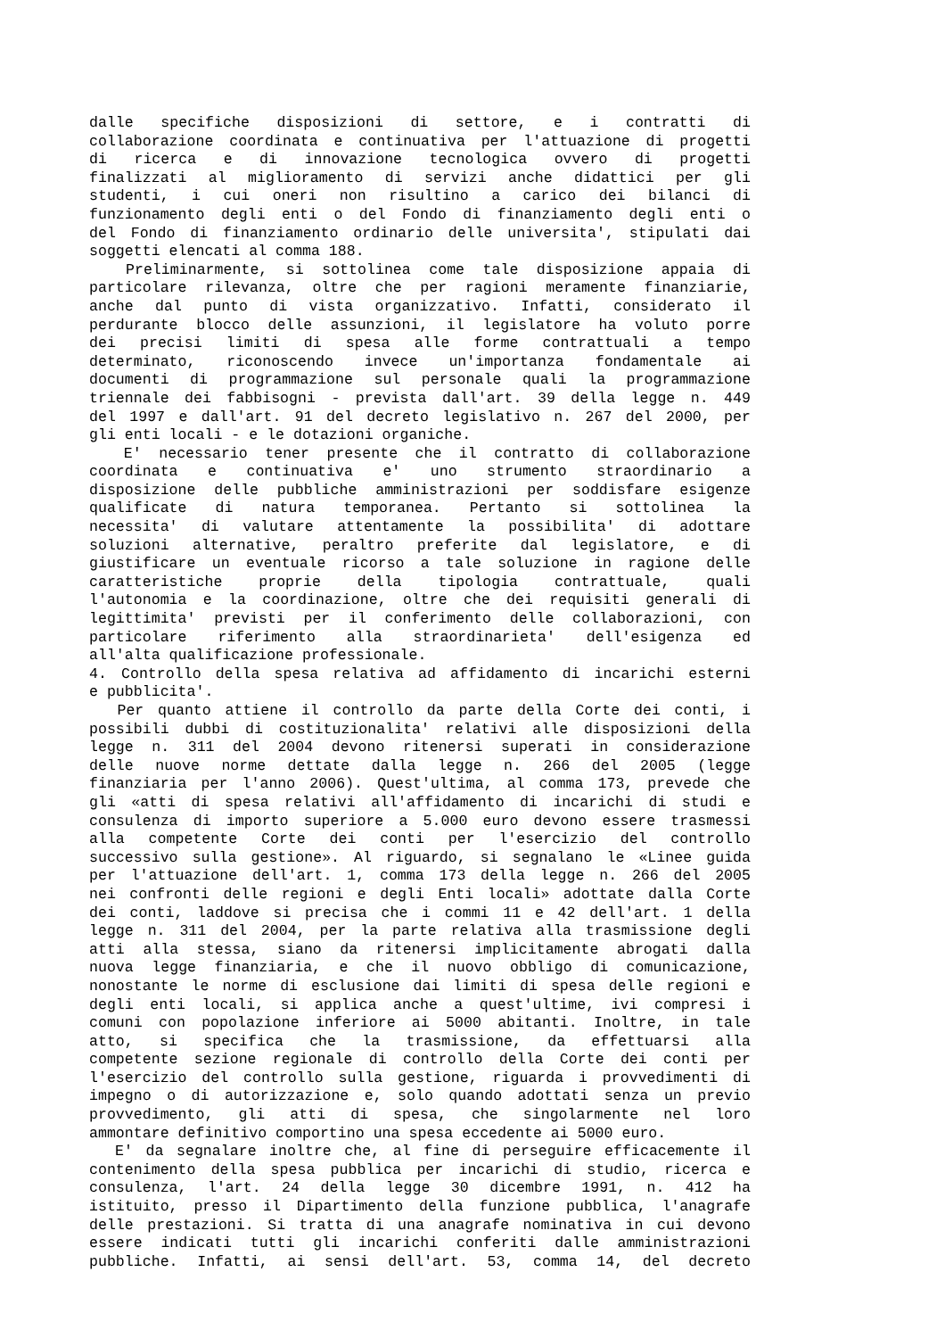dalle specifiche disposizioni di settore, e i contratti di
collaborazione coordinata e continuativa per l'attuazione di progetti
di ricerca e di innovazione tecnologica ovvero di progetti
finalizzati al miglioramento di servizi anche didattici per gli
studenti, i cui oneri non risultino a carico dei bilanci di
funzionamento degli enti o del Fondo di finanziamento degli enti o
del Fondo di finanziamento ordinario delle universita', stipulati dai
soggetti elencati al comma 188.
Preliminarmente, si sottolinea come tale disposizione appaia di
particolare rilevanza, oltre che per ragioni meramente finanziarie,
anche dal punto di vista organizzativo. Infatti, considerato il
perdurante blocco delle assunzioni, il legislatore ha voluto porre
dei precisi limiti di spesa alle forme contrattuali a tempo
determinato, riconoscendo invece un'importanza fondamentale ai
documenti di programmazione sul personale quali la programmazione
triennale dei fabbisogni - prevista dall'art. 39 della legge n. 449
del 1997 e dall'art. 91 del decreto legislativo n. 267 del 2000, per
gli enti locali - e le dotazioni organiche.
E' necessario tener presente che il contratto di collaborazione
coordinata e continuativa e' uno strumento straordinario a
disposizione delle pubbliche amministrazioni per soddisfare esigenze
qualificate di natura temporanea. Pertanto si sottolinea la
necessita' di valutare attentamente la possibilita' di adottare
soluzioni alternative, peraltro preferite dal legislatore, e di
giustificare un eventuale ricorso a tale soluzione in ragione delle
caratteristiche proprie della tipologia contrattuale, quali
l'autonomia e la coordinazione, oltre che dei requisiti generali di
legittimita' previsti per il conferimento delle collaborazioni, con
particolare riferimento alla straordinarieta' dell'esigenza ed
all'alta qualificazione professionale.
4. Controllo della spesa relativa ad affidamento di incarichi esterni
e pubblicita'.
Per quanto attiene il controllo da parte della Corte dei conti, i
possibili dubbi di costituzionalita' relativi alle disposizioni della
legge n. 311 del 2004 devono ritenersi superati in considerazione
delle nuove norme dettate dalla legge n. 266 del 2005 (legge
finanziaria per l'anno 2006). Quest'ultima, al comma 173, prevede che
gli «atti di spesa relativi all'affidamento di incarichi di studi e
consulenza di importo superiore a 5.000 euro devono essere trasmessi
alla competente Corte dei conti per l'esercizio del controllo
successivo sulla gestione». Al riguardo, si segnalano le «Linee guida
per l'attuazione dell'art. 1, comma 173 della legge n. 266 del 2005
nei confronti delle regioni e degli Enti locali» adottate dalla Corte
dei conti, laddove si precisa che i commi 11 e 42 dell'art. 1 della
legge n. 311 del 2004, per la parte relativa alla trasmissione degli
atti alla stessa, siano da ritenersi implicitamente abrogati dalla
nuova legge finanziaria, e che il nuovo obbligo di comunicazione,
nonostante le norme di esclusione dai limiti di spesa delle regioni e
degli enti locali, si applica anche a quest'ultime, ivi compresi i
comuni con popolazione inferiore ai 5000 abitanti. Inoltre, in tale
atto, si specifica che la trasmissione, da effettuarsi alla
competente sezione regionale di controllo della Corte dei conti per
l'esercizio del controllo sulla gestione, riguarda i provvedimenti di
impegno o di autorizzazione e, solo quando adottati senza un previo
provvedimento, gli atti di spesa, che singolarmente nel loro
ammontare definitivo comportino una spesa eccedente ai 5000 euro.
E' da segnalare inoltre che, al fine di perseguire efficacemente il
contenimento della spesa pubblica per incarichi di studio, ricerca e
consulenza, l'art. 24 della legge 30 dicembre 1991, n. 412 ha
istituito, presso il Dipartimento della funzione pubblica, l'anagrafe
delle prestazioni. Si tratta di una anagrafe nominativa in cui devono
essere indicati tutti gli incarichi conferiti dalle amministrazioni
pubbliche. Infatti, ai sensi dell'art. 53, comma 14, del decreto